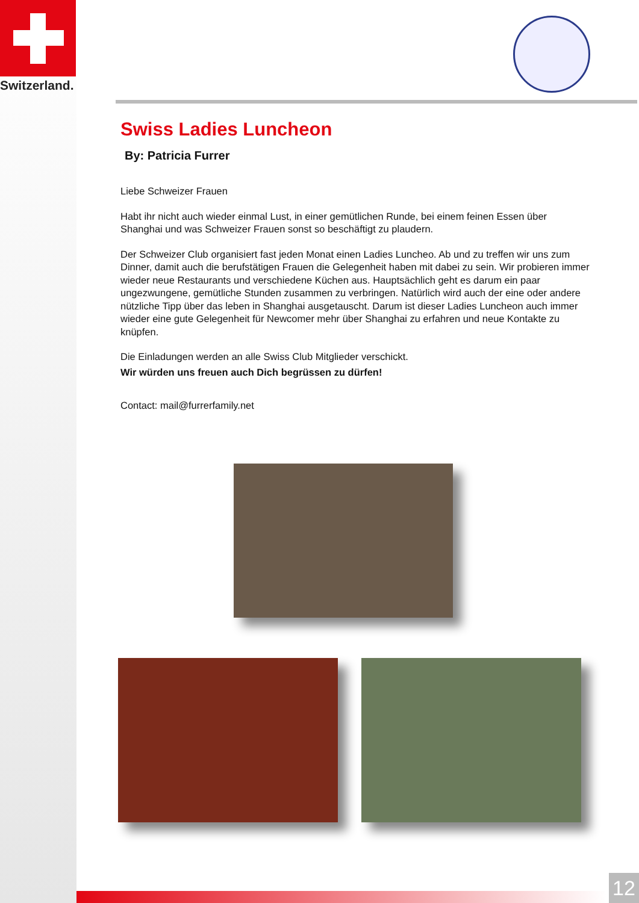Switzerland.
Swiss Ladies Luncheon
By: Patricia Furrer
Liebe Schweizer Frauen
Habt ihr nicht auch wieder einmal Lust, in einer gemütlichen Runde, bei einem feinen Essen über Shanghai und was Schweizer Frauen sonst so beschäftigt zu plaudern.
Der Schweizer Club organisiert fast jeden Monat einen Ladies Luncheo. Ab und zu treffen wir uns zum Dinner, damit auch die berufstätigen Frauen die Gelegenheit haben mit dabei zu sein. Wir probieren immer wieder neue Restaurants und verschiedene Küchen aus. Hauptsächlich geht es darum ein paar ungezwungene, gemütliche Stunden zusammen zu verbringen. Natürlich wird auch der eine oder andere nützliche Tipp über das leben in Shanghai ausgetauscht. Darum ist dieser Ladies Luncheon auch immer wieder eine gute Gelegenheit für Newcomer mehr über Shanghai zu erfahren und neue Kontakte zu knüpfen.
Die Einladungen werden an alle Swiss Club Mitglieder verschickt.
Wir würden uns freuen auch Dich begrüssen zu dürfen!
Contact: mail@furrerfamily.net
12